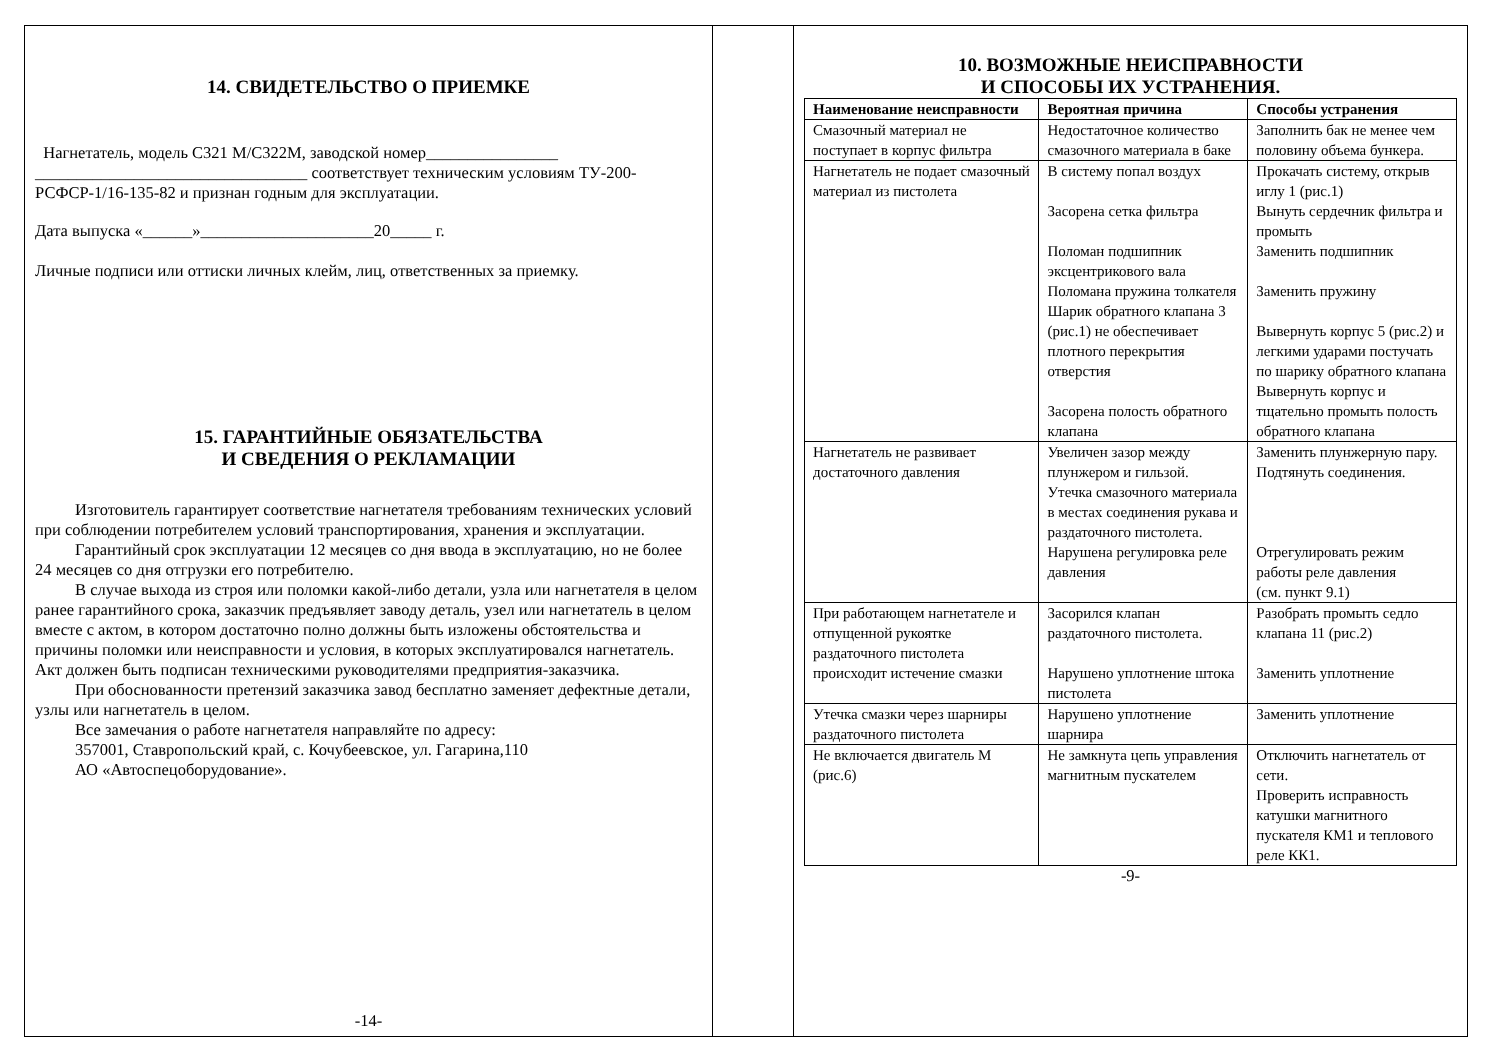14. СВИДЕТЕЛЬСТВО О ПРИЕМКЕ
Нагнетатель, модель С321 М/С322М, заводской номер________________
_________________________________ соответствует техническим условиям ТУ-200-РСФСР-1/16-135-82 и признан годным для эксплуатации.
Дата выпуска «______»_____________________20_____ г.
Личные подписи или оттиски личных клейм, лиц, ответственных за приемку.
15. ГАРАНТИЙНЫЕ ОБЯЗАТЕЛЬСТВА
И СВЕДЕНИЯ О РЕКЛАМАЦИИ
Изготовитель гарантирует соответствие нагнетателя требованиям технических условий при соблюдении потребителем условий транспортирования, хранения и эксплуатации.
Гарантийный срок эксплуатации 12 месяцев со дня ввода в эксплуатацию, но не более 24 месяцев со дня отгрузки его потребителю.
В случае выхода из строя или поломки какой-либо детали, узла или нагнетателя в целом ранее гарантийного срока, заказчик предъявляет заводу деталь, узел или нагнетатель в целом вместе с актом, в котором достаточно полно должны быть изложены обстоятельства и причины поломки или неисправности и условия, в которых эксплуатировался нагнетатель. Акт должен быть подписан техническими руководителями предприятия-заказчика.
При обоснованности претензий заказчика завод бесплатно заменяет дефектные детали, узлы или нагнетатель в целом.
Все замечания о работе нагнетателя направляйте по адресу:
357001, Ставропольский край, с. Кочубеевское, ул. Гагарина,110
АО «Автоспецоборудование».
-14-
10. ВОЗМОЖНЫЕ НЕИСПРАВНОСТИ
И СПОСОБЫ ИХ УСТРАНЕНИЯ.
| Наименование неисправности | Вероятная причина | Способы устранения |
| --- | --- | --- |
| Смазочный материал не поступает в корпус фильтра | Недостаточное количество смазочного материала в баке | Заполнить бак не менее чем половину объема бункера. |
| Нагнетатель не подает смазочный материал из пистолета | В систему попал воздух Засорена сетка фильтра Поломан подшипник эксцентрикового вала Поломана пружина толкателя Шарик обратного клапана 3 (рис.1) не обеспечивает плотного перекрытия отверстия Засорена полость обратного клапана | Прокачать систему, открыв иглу 1 (рис.1) Вынуть сердечник фильтра и промыть Заменить подшипник Заменить пружину Вывернуть корпус 5 (рис.2) и легкими ударами постучать по шарику обратного клапана Вывернуть корпус и тщательно промыть полость обратного клапана |
| Нагнетатель не развивает достаточного давления | Увеличен зазор между плунжером и гильзой. Утечка смазочного материала в местах соединения рукава и раздаточного пистолета. Нарушена регулировка реле давления | Заменить плунжерную пару. Подтянуть соединения. Отрегулировать режим работы реле давления (см. пункт 9.1) |
| При работающем нагнетателе и отпущенной рукоятке раздаточного пистолета происходит истечение смазки | Засорился клапан раздаточного пистолета. Нарушено уплотнение штока пистолета | Разобрать промыть седло клапана 11 (рис.2) Заменить уплотнение |
| Утечка смазки через шарниры раздаточного пистолета | Нарушено уплотнение шарнира | Заменить уплотнение |
| Не включается двигатель М (рис.6) | Не замкнута цепь управления магнитным пускателем | Отключить нагнетатель от сети. Проверить исправность катушки магнитного пускателя КМ1 и теплового реле КК1. |
-9-